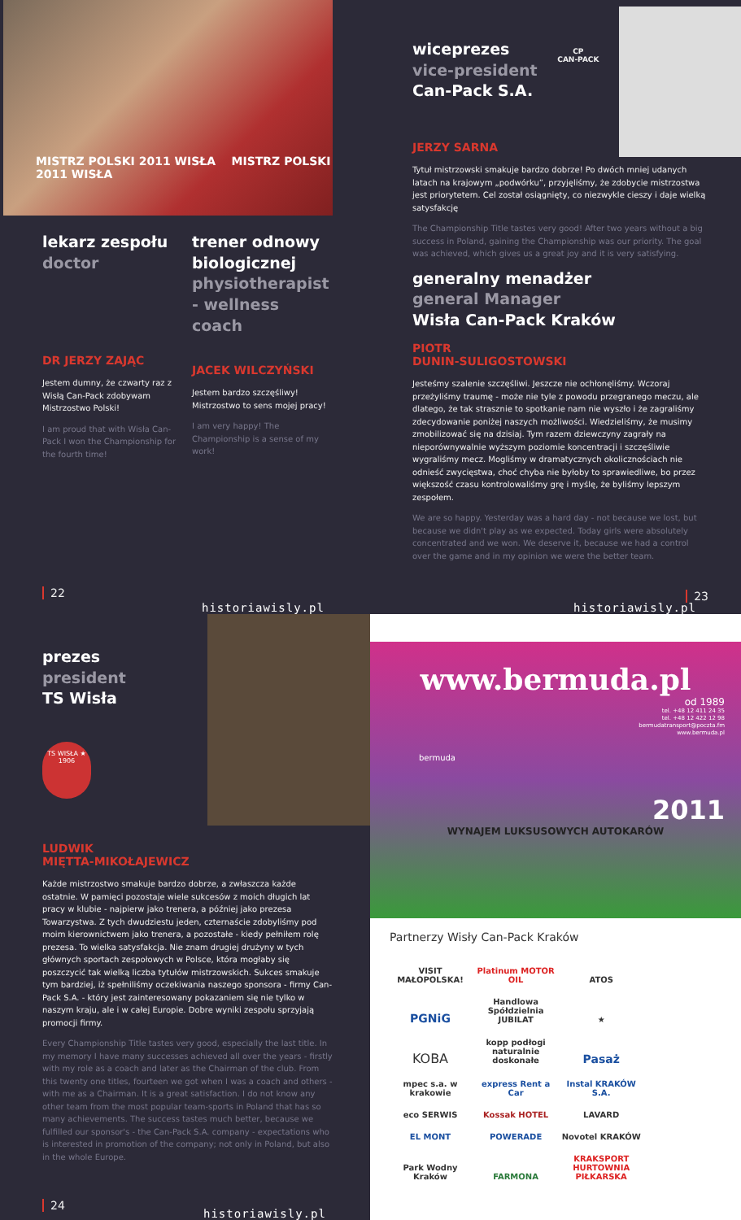MISTRZ POLSKI 2011 WISŁA MISTRZ POLSKI 2011 WISŁA
lekarz zespołu
doctor
DR JERZY ZAJĄC
Jestem dumny, że czwarty raz z Wisłą Can-Pack zdobywam Mistrzostwo Polski!
I am proud that with Wisła Can-Pack I won the Championship for the fourth time!
trener odnowy biologicznej
physiotherapist - wellness coach
JACEK WILCZYŃSKI
Jestem bardzo szczęśliwy! Mistrzostwo to sens mojej pracy!
I am very happy! The Championship is a sense of my work!
22
historiawisly.pl
wiceprezes
vice-president
Can-Pack S.A.
CP
CAN-PACK
JERZY SARNA
Tytuł mistrzowski smakuje bardzo dobrze! Po dwóch mniej udanych latach na krajowym „podwórku”, przyjęliśmy, że zdobycie mistrzostwa jest priorytetem. Cel został osiągnięty, co niezwykle cieszy i daje wielką satysfakcję
The Championship Title tastes very good! After two years without a big success in Poland, gaining the Championship was our priority. The goal was achieved, which gives us a great joy and it is very satisfying.
generalny menadżer
general Manager
Wisła Can-Pack Kraków
PIOTR
DUNIN-SULIGOSTOWSKI
Jesteśmy szalenie szczęśliwi. Jeszcze nie ochłonęliśmy. Wczoraj przeżyliśmy traumę - może nie tyle z powodu przegranego meczu, ale dlatego, że tak strasznie to spotkanie nam nie wyszło i że zagraliśmy zdecydowanie poniżej naszych możliwości. Wiedzieliśmy, że musimy zmobilizować się na dzisiaj. Tym razem dziewczyny zagrały na nieporównywalnie wyższym poziomie koncentracji i szczęśliwie wygraliśmy mecz. Mogliśmy w dramatycznych okolicznościach nie odnieść zwycięstwa, choć chyba nie byłoby to sprawiedliwe, bo przez większość czasu kontrolowaliśmy grę i myślę, że byliśmy lepszym zespołem.
We are so happy. Yesterday was a hard day - not because we lost, but because we didn't play as we expected. Today girls were absolutely concentrated and we won. We deserve it, because we had a control over the game and in my opinion we were the better team.
23
historiawisly.pl
prezes
president
TS Wisła
TS WISŁA ★ 1906
LUDWIK
MIĘTTA-MIKOŁAJEWICZ
Każde mistrzostwo smakuje bardzo dobrze, a zwłaszcza każde ostatnie. W pamięci pozostaje wiele sukcesów z moich długich lat pracy w klubie - najpierw jako trenera, a później jako prezesa Towarzystwa. Z tych dwudziestu jeden, czternaście zdobyliśmy pod moim kierownictwem jako trenera, a pozostałe - kiedy pełniłem rolę prezesa. To wielka satysfakcja. Nie znam drugiej drużyny w tych głównych sportach zespołowych w Polsce, która mogłaby się poszczycić tak wielką liczba tytułów mistrzowskich. Sukces smakuje tym bardziej, iż spełniliśmy oczekiwania naszego sponsora - firmy Can-Pack S.A. - który jest zainteresowany pokazaniem się nie tylko w naszym kraju, ale i w całej Europie. Dobre wyniki zespołu sprzyjają promocji firmy.
Every Championship Title tastes very good, especially the last title. In my memory I have many successes achieved all over the years - firstly with my role as a coach and later as the Chairman of the club. From this twenty one titles, fourteen we got when I was a coach and others - with me as a Chairman. It is a great satisfaction. I do not know any other team from the most popular team-sports in Poland that has so many achievements. The success tastes much better, because we fulfilled our sponsor's - the Can-Pack S.A. company - expectations who is interested in promotion of the company; not only in Poland, but also in the whole Europe.
24
historiawisly.pl
www.bermuda.pl
od 1989
tel. +48 12 411 24 35
tel. +48 12 422 12 98
bermudatransport@poczta.fm
www.bermuda.pl
bermuda
2011
WYNAJEM LUKSUSOWYCH AUTOKARÓW
Partnerzy Wisły Can-Pack Kraków
VISIT MAŁOPOLSKA! Platinum MOTOR OIL ATOS PGNiG Handlowa Spółdzielnia JUBILAT ★ KOBA kopp podłogi naturalnie doskonałe Pasaż mpec s.a. w krakowie express Rent a Car Instal KRAKÓW S.A. eco SERWIS Kossak HOTEL LAVARD EL MONT POWERADE Novotel KRAKÓW Park Wodny Kraków FARMONA KRAKSPORT HURTOWNIA PIŁKARSKA